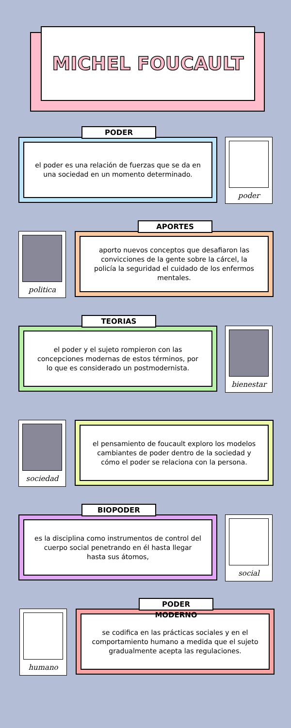MICHEL FOUCAULT
PODER
el poder es una relación de fuerzas que se da en una sociedad en un momento determinado.
poder
politica
APORTES
aporto nuevos conceptos que desafiaron las convicciones de la gente sobre la cárcel, la policía la seguridad el cuidado de los enfermos mentales.
TEORIAS
el poder y el sujeto rompieron con las concepciones modernas de estos términos, por lo que es considerado un postmodernista.
bienestar
sociedad
el pensamiento de foucault exploro los modelos cambiantes de poder dentro de la sociedad y cómo el poder se relaciona con la persona.
BIOPODER
es la disciplina como instrumentos de control del cuerpo social penetrando en él hasta llegar hasta sus átomos,
social
humano
PODER MODERNO
se codifica en las prácticas sociales y en el comportamiento humano a medida que el sujeto gradualmente acepta las regulaciones.